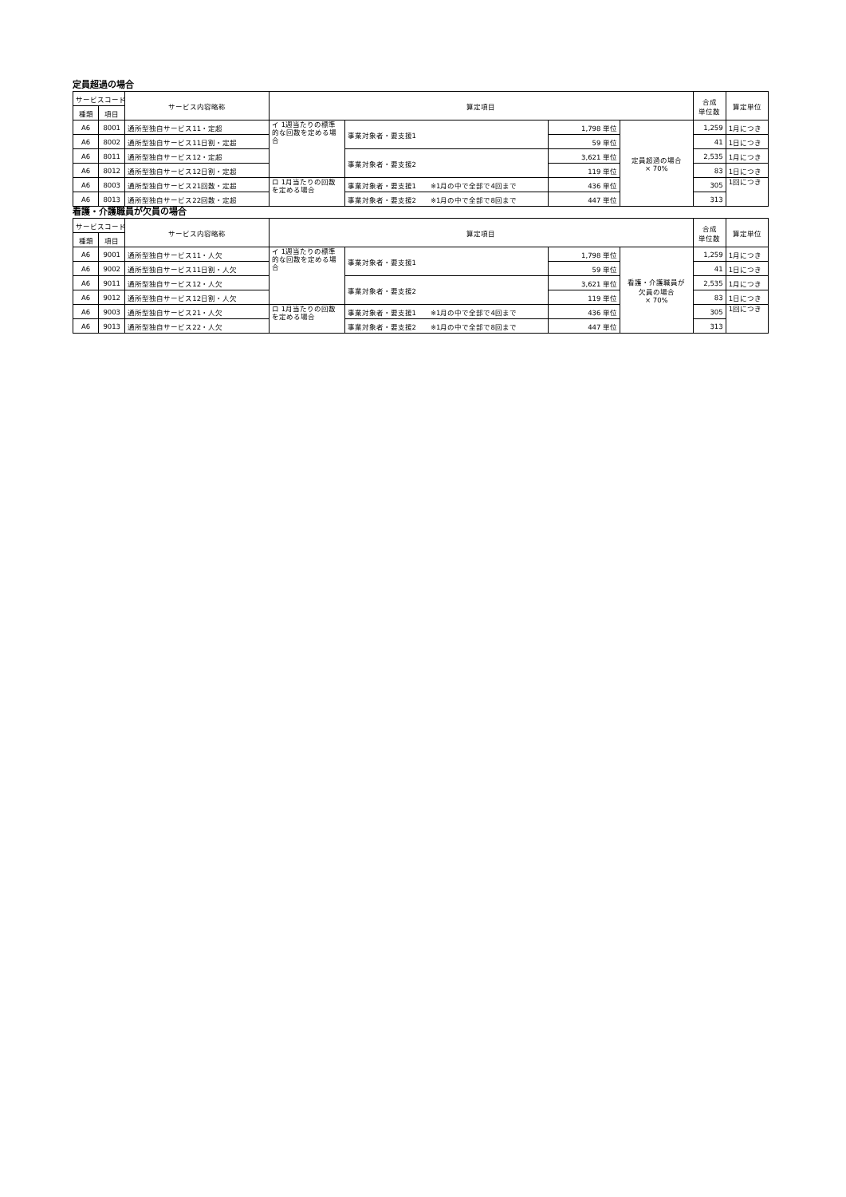定員超過の場合
| サービスコード | | サービス内容略称 | 算定項目 | | | | 合成 単位数 | 算定単位 |
| --- | --- | --- | --- | --- | --- | --- | --- | --- |
| 種類 | 項目 | | | | | | | |
| A6 | 8001 | 通所型独自サービス11・定超 | イ 1週当たりの標準的な回数を定める場合 | 事業対象者・要支援1 | 1,798 単位 | 定員超過の場合 × 70% | 1,259 | 1月につき |
| A6 | 8002 | 通所型独自サービス11日割・定超 | | | 59 単位 | | 41 | 1日につき |
| A6 | 8011 | 通所型独自サービス12・定超 | | 事業対象者・要支援2 | 3,621 単位 | | 2,535 | 1月につき |
| A6 | 8012 | 通所型独自サービス12日割・定超 | | | 119 単位 | | 83 | 1日につき |
| A6 | 8003 | 通所型独自サービス21回数・定超 | ロ 1月当たりの回数を定める場合 | 事業対象者・要支援1 ※1月の中で全部で4回まで | 436 単位 | | 305 | 1回につき |
| A6 | 8013 | 通所型独自サービス22回数・定超 | | 事業対象者・要支援2 ※1月の中で全部で8回まで | 447 単位 | | 313 | |
看護・介護職員が欠員の場合
| サービスコード | | サービス内容略称 | 算定項目 | | | | 合成 単位数 | 算定単位 |
| --- | --- | --- | --- | --- | --- | --- | --- | --- |
| 種類 | 項目 | | | | | | | |
| A6 | 9001 | 通所型独自サービス11・人欠 | イ 1週当たりの標準的な回数を定める場合 | 事業対象者・要支援1 | 1,798 単位 | 看護・介護職員が 欠員の場合 × 70% | 1,259 | 1月につき |
| A6 | 9002 | 通所型独自サービス11日割・人欠 | | | 59 単位 | | 41 | 1日につき |
| A6 | 9011 | 通所型独自サービス12・人欠 | | 事業対象者・要支援2 | 3,621 単位 | | 2,535 | 1月につき |
| A6 | 9012 | 通所型独自サービス12日割・人欠 | | | 119 単位 | | 83 | 1日につき |
| A6 | 9003 | 通所型独自サービス21・人欠 | ロ 1月当たりの回数を定める場合 | 事業対象者・要支援1 ※1月の中で全部で4回まで | 436 単位 | | 305 | 1回につき |
| A6 | 9013 | 通所型独自サービス22・人欠 | | 事業対象者・要支援2 ※1月の中で全部で8回まで | 447 単位 | | 313 | |